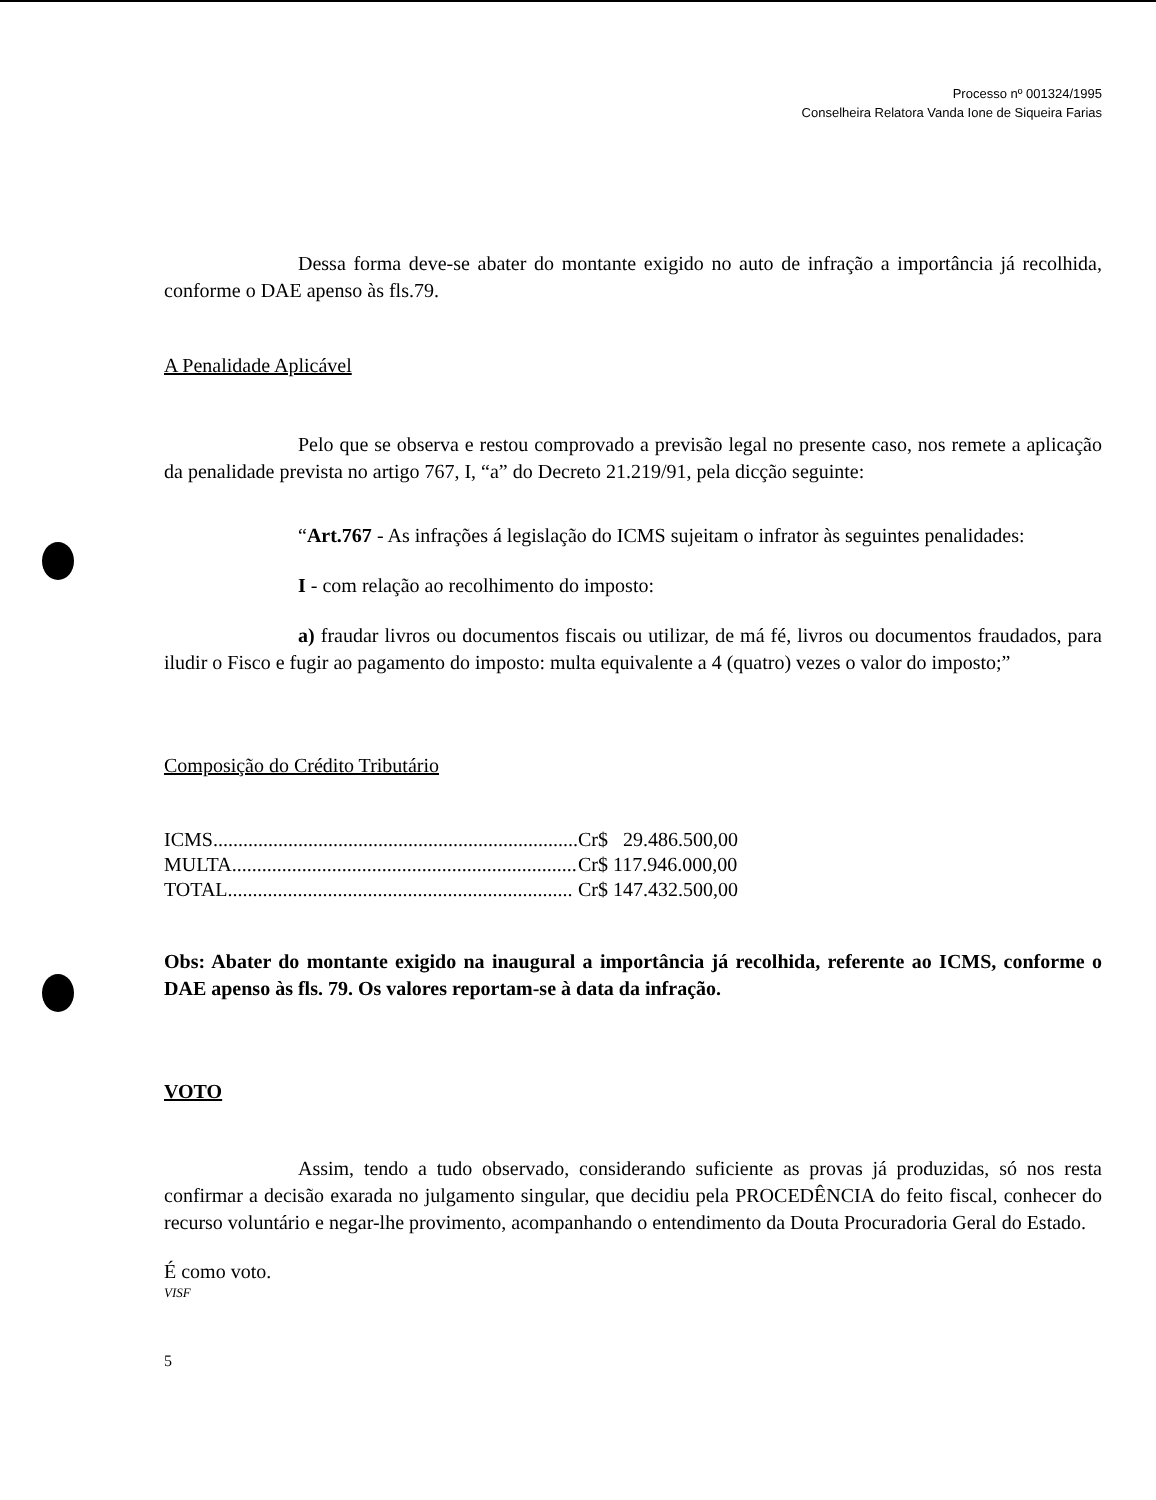Processo nº 001324/1995
Conselheira Relatora Vanda Ione de Siqueira Farias
Dessa forma deve-se abater do montante exigido no auto de infração a importância já recolhida, conforme o DAE apenso às fls.79.
A Penalidade Aplicável
Pelo que se observa e restou comprovado a previsão legal no presente caso, nos remete a aplicação da penalidade prevista no artigo 767, I, “a” do Decreto 21.219/91, pela dicção seguinte:
“Art.767 - As infrações á legislação do ICMS sujeitam o infrator às seguintes penalidades:
I - com relação ao recolhimento do imposto:
a) fraudar livros ou documentos fiscais ou utilizar, de má fé, livros ou documentos fraudados, para iludir o Fisco e fugir ao pagamento do imposto: multa equivalente a 4 (quatro) vezes o valor do imposto;”
Composição do Crédito Tributário
| ICMS......................................................................... | Cr$ 29.486.500,00 |
| MULTA..................................................................... | Cr$ 117.946.000,00 |
| TOTAL..................................................................... | Cr$ 147.432.500,00 |
Obs: Abater do montante exigido na inaugural a importância já recolhida, referente ao ICMS, conforme o DAE apenso às fls. 79. Os valores reportam-se à data da infração.
VOTO
Assim, tendo a tudo observado, considerando suficiente as provas já produzidas, só nos resta confirmar a decisão exarada no julgamento singular, que decidiu pela PROCEDÊNCIA do feito fiscal, conhecer do recurso voluntário e negar-lhe provimento, acompanhando o entendimento da Douta Procuradoria Geral do Estado.
É como voto.
VISF
5